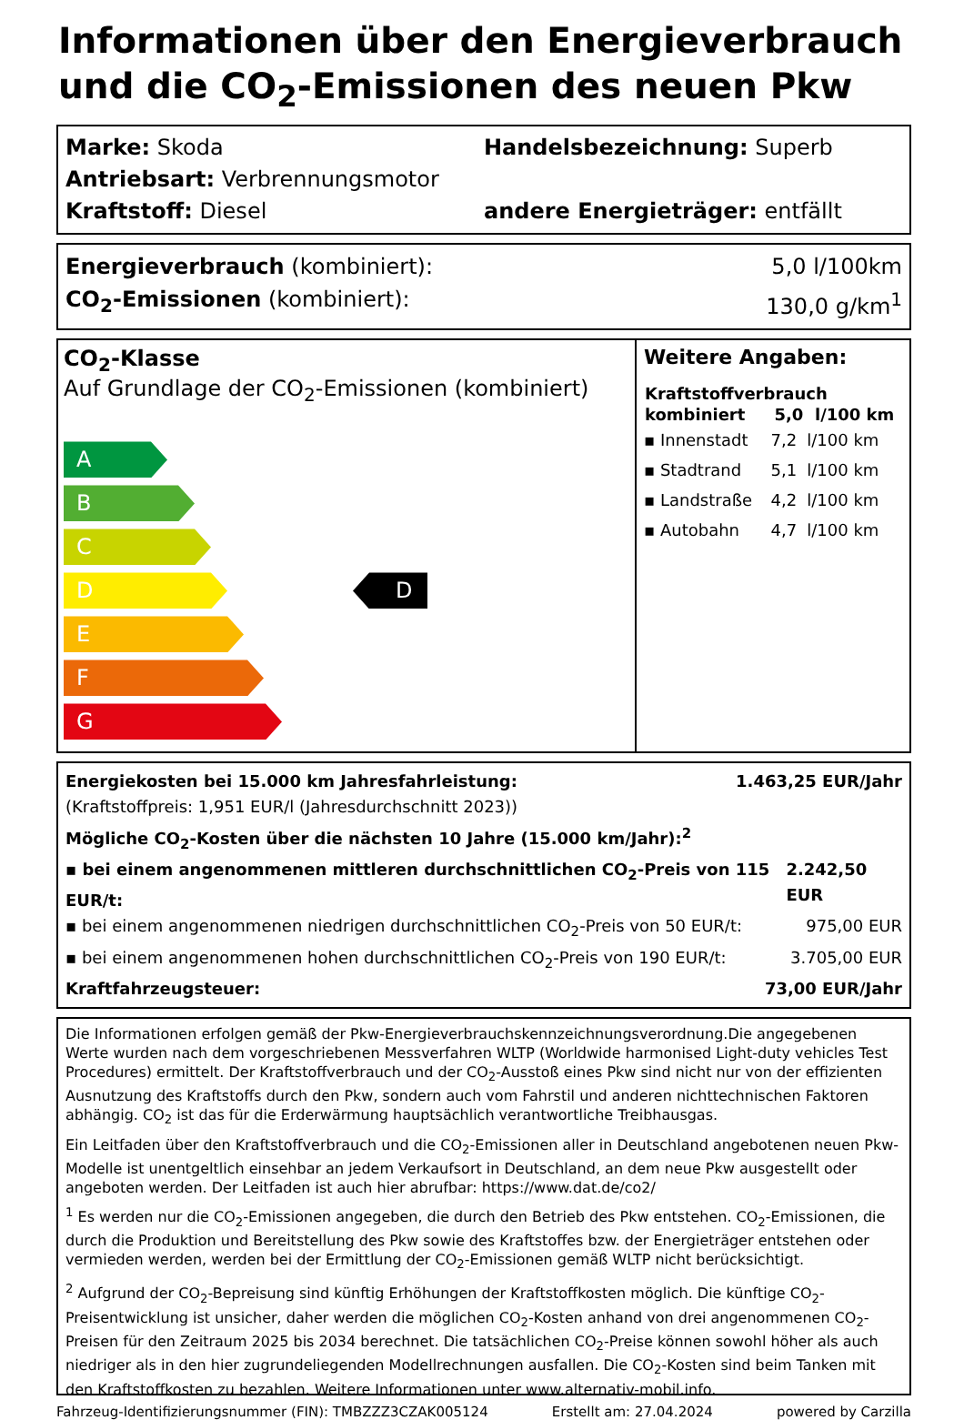Informationen über den Energieverbrauch und die CO<sub>2</sub>-Emissionen des neuen Pkw
Marke: Skoda Handelsbezeichnung: Superb
Antriebsart: Verbrennungsmotor
Kraftstoff: Diesel andere Energieträger: entfällt
Energieverbrauch (kombiniert): 5,0 l/100km
CO<sub>2</sub>-Emissionen (kombiniert): 130,0 g/km<sup>1</sup>
CO<sub>2</sub>-Klasse
Auf Grundlage der CO<sub>2</sub>-Emissionen (kombiniert)
A
B
C
D
E
F
G
D
Weitere Angaben:
| Kraftstoffverbrauch | | |
| --- | --- | --- |
| kombiniert | 5,0 | l/100 km |
| ▪ Innenstadt | 7,2 | l/100 km |
| ▪ Stadtrand | 5,1 | l/100 km |
| ▪ Landstraße | 4,2 | l/100 km |
| ▪ Autobahn | 4,7 | l/100 km |
Energiekosten bei 15.000 km Jahresfahrleistung: 1.463,25 EUR/Jahr
(Kraftstoffpreis: 1,951 EUR/l (Jahresdurchschnitt 2023))
Mögliche CO<sub>2</sub>-Kosten über die nächsten 10 Jahre (15.000 km/Jahr):<sup>2</sup>
▪ bei einem angenommenen mittleren durchschnittlichen CO<sub>2</sub>-Preis von 115 EUR/t: 2.242,50 EUR
▪ bei einem angenommenen niedrigen durchschnittlichen CO<sub>2</sub>-Preis von 50 EUR/t: 975,00 EUR
▪ bei einem angenommenen hohen durchschnittlichen CO<sub>2</sub>-Preis von 190 EUR/t: 3.705,00 EUR
Kraftfahrzeugsteuer: 73,00 EUR/Jahr
Die Informationen erfolgen gemäß der Pkw-Energieverbrauchskennzeichnungsverordnung.Die angegebenen Werte wurden nach dem vorgeschriebenen Messverfahren WLTP (Worldwide harmonised Light-duty vehicles Test Procedures) ermittelt. Der Kraftstoffverbrauch und der CO<sub>2</sub>-Ausstoß eines Pkw sind nicht nur von der effizienten Ausnutzung des Kraftstoffs durch den Pkw, sondern auch vom Fahrstil und anderen nichttechnischen Faktoren abhängig. CO<sub>2</sub> ist das für die Erderwärmung hauptsächlich verantwortliche Treibhausgas.
Ein Leitfaden über den Kraftstoffverbrauch und die CO<sub>2</sub>-Emissionen aller in Deutschland angebotenen neuen Pkw-Modelle ist unentgeltlich einsehbar an jedem Verkaufsort in Deutschland, an dem neue Pkw ausgestellt oder angeboten werden. Der Leitfaden ist auch hier abrufbar: https://www.dat.de/co2/
<sup>1</sup> Es werden nur die CO<sub>2</sub>-Emissionen angegeben, die durch den Betrieb des Pkw entstehen. CO<sub>2</sub>-Emissionen, die durch die Produktion und Bereitstellung des Pkw sowie des Kraftstoffes bzw. der Energieträger entstehen oder vermieden werden, werden bei der Ermittlung der CO<sub>2</sub>-Emissionen gemäß WLTP nicht berücksichtigt.
<sup>2</sup> Aufgrund der CO<sub>2</sub>-Bepreisung sind künftig Erhöhungen der Kraftstoffkosten möglich. Die künftige CO<sub>2</sub>-Preisentwicklung ist unsicher, daher werden die möglichen CO<sub>2</sub>-Kosten anhand von drei angenommenen CO<sub>2</sub>-Preisen für den Zeitraum 2025 bis 2034 berechnet. Die tatsächlichen CO<sub>2</sub>-Preise können sowohl höher als auch niedriger als in den hier zugrundeliegenden Modellrechnungen ausfallen. Die CO<sub>2</sub>-Kosten sind beim Tanken mit den Kraftstoffkosten zu bezahlen. Weitere Informationen unter www.alternativ-mobil.info.
Fahrzeug-Identifizierungsnummer (FIN): TMBZZZ3CZAK005124 Erstellt am: 27.04.2024 powered by Carzilla